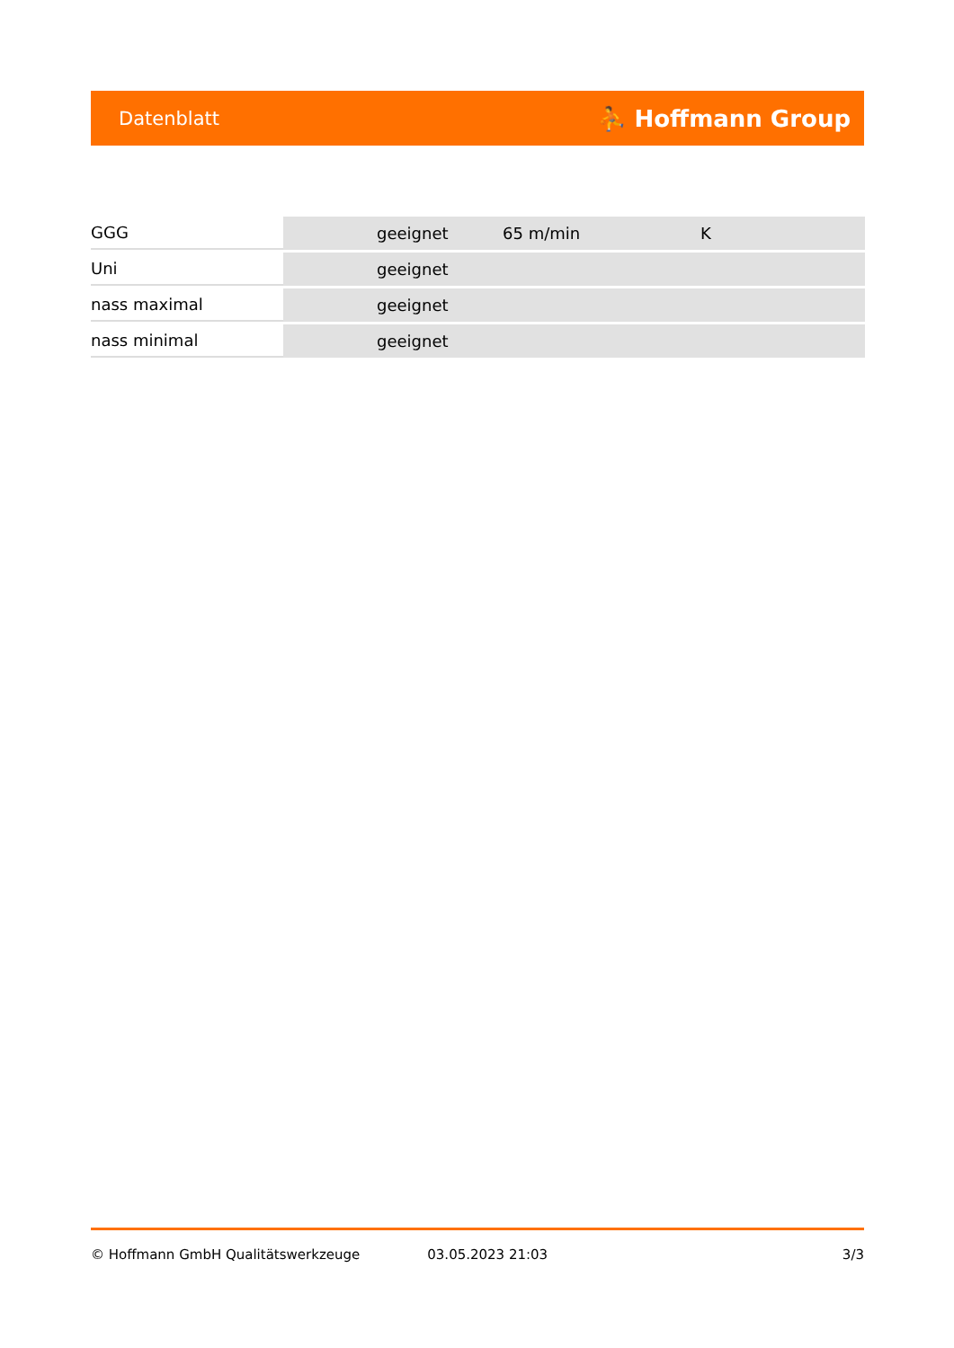Datenblatt ⛹ Hoffmann Group
| GGG | geeignet | 65 m/min | K |
| Uni | geeignet | | |
| nass maximal | geeignet | | |
| nass minimal | geeignet | | |
© Hoffmann GmbH Qualitätswerkzeuge 03.05.2023 21:03 3/3